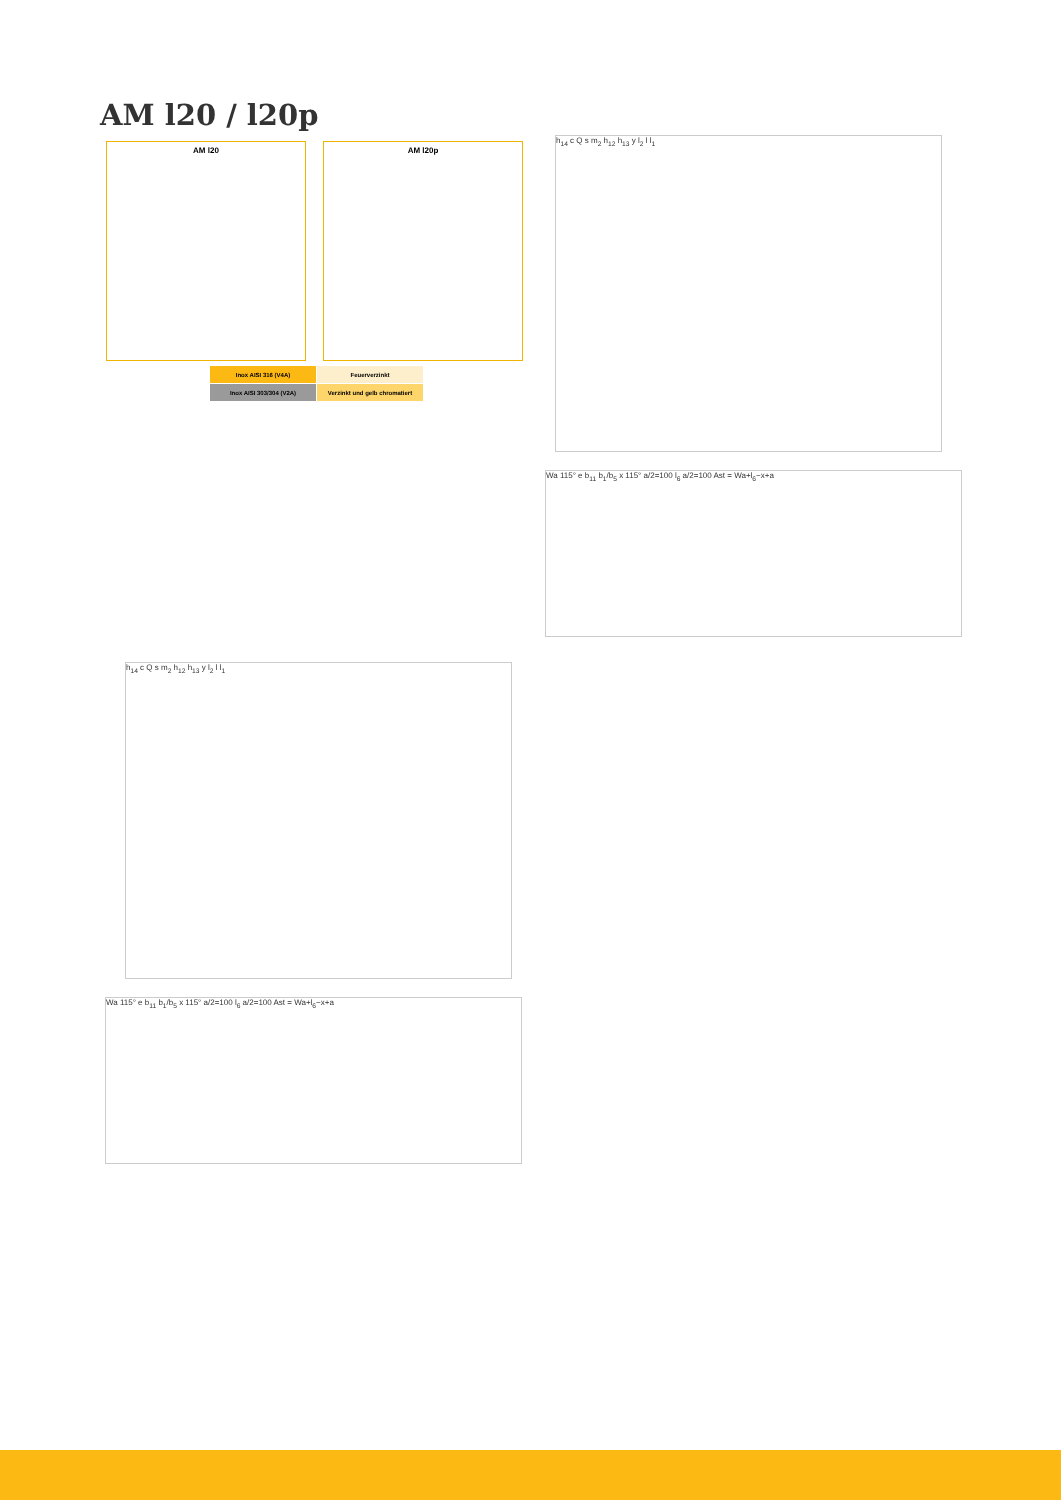AM l20 / l20p
AM l20 AM l20p
| Inox AISI 316 (V4A) | Feuerverzinkt |
| Inox AISI 303/304 (V2A) | Verzinkt und gelb chromatiert |
h<sub>14</sub> c Q s m<sub>2</sub> h<sub>12</sub> h<sub>13</sub> y l<sub>2</sub> l l<sub>1</sub>
Wa 115° e b<sub>11</sub> b<sub>1</sub>/b<sub>5</sub> x 115° a/2=100 l<sub>6</sub> a/2=100 Ast = Wa+l<sub>6</sub>−x+a
h<sub>14</sub> c Q s m<sub>2</sub> h<sub>12</sub> h<sub>13</sub> y l<sub>2</sub> l l<sub>1</sub>
Wa 115° e b<sub>11</sub> b<sub>1</sub>/b<sub>5</sub> x 115° a/2=100 l<sub>6</sub> a/2=100 Ast = Wa+l<sub>6</sub>−x+a